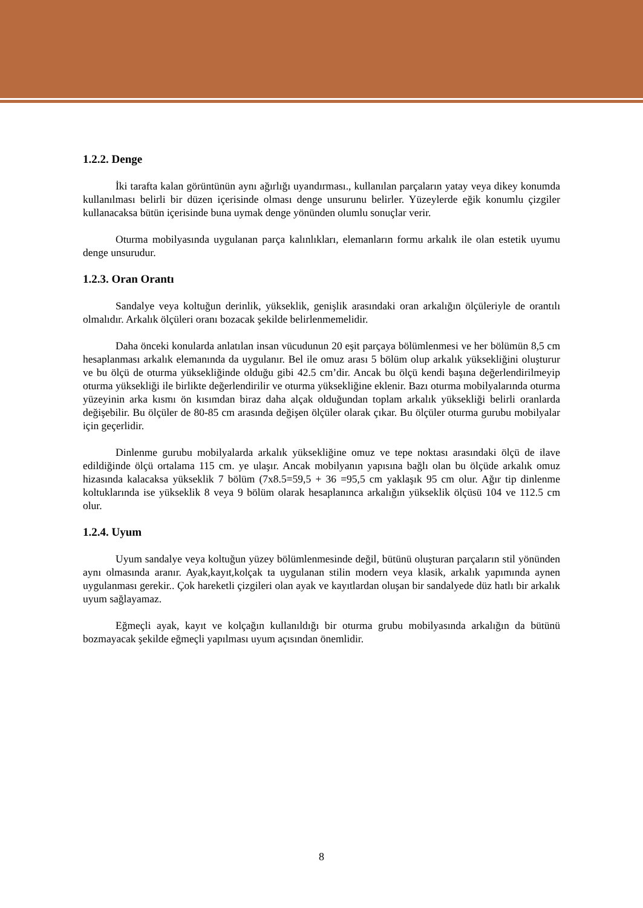1.2.2. Denge
İki tarafta kalan görüntünün aynı ağırlığı uyandırması., kullanılan parçaların yatay veya dikey konumda kullanılması belirli bir düzen içerisinde olması denge unsurunu belirler. Yüzeylerde eğik konumlu çizgiler kullanacaksa bütün içerisinde buna uymak denge yönünden olumlu sonuçlar verir.
Oturma mobilyasında uygulanan parça kalınlıkları, elemanların formu arkalık ile olan estetik uyumu denge unsurudur.
1.2.3. Oran Orantı
Sandalye veya koltuğun derinlik, yükseklik, genişlik arasındaki oran arkalığın ölçüleriyle de orantılı olmalıdır. Arkalık ölçüleri oranı bozacak şekilde belirlenmemelidir.
Daha önceki konularda anlatılan insan vücudunun 20 eşit parçaya bölümlenmesi ve her bölümün 8,5 cm hesaplanması arkalık elemanında da uygulanır. Bel ile omuz arası 5 bölüm olup arkalık yüksekliğini oluşturur ve bu ölçü de oturma yüksekliğinde olduğu gibi 42.5 cm’dir. Ancak bu ölçü kendi başına değerlendirilmeyip oturma yüksekliği ile birlikte değerlendirilir ve oturma yüksekliğine eklenir. Bazı oturma mobilyalarında oturma yüzeyinin arka kısmı ön kısımdan biraz daha alçak olduğundan toplam arkalık yüksekliği belirli oranlarda değişebilir. Bu ölçüler de 80-85 cm arasında değişen ölçüler olarak çıkar. Bu ölçüler oturma gurubu mobilyalar için geçerlidir.
Dinlenme gurubu mobilyalarda arkalık yüksekliğine omuz ve tepe noktası arasındaki ölçü de ilave edildiğinde ölçü ortalama 115 cm. ye ulaşır. Ancak mobilyanın yapısına bağlı olan bu ölçüde arkalık omuz hizasında kalacaksa yükseklik 7 bölüm (7x8.5=59,5 + 36 =95,5 cm yaklaşık 95 cm olur. Ağır tip dinlenme koltuklarında ise yükseklik 8 veya 9 bölüm olarak hesaplanınca arkalığın yükseklik ölçüsü 104 ve 112.5 cm olur.
1.2.4. Uyum
Uyum sandalye veya koltuğun yüzey bölümlenmesinde değil, bütünü oluşturan parçaların stil yönünden aynı olmasında aranır. Ayak,kayıt,kolçak ta uygulanan stilin modern veya klasik, arkalık yapımında aynen uygulanması gerekir.. Çok hareketli çizgileri olan ayak ve kayıtlardan oluşan bir sandalyede düz hatlı bir arkalık uyum sağlayamaz.
Eğmeçli ayak, kayıt ve kolçağın kullanıldığı bir oturma grubu mobilyasında arkalığın da bütünü bozmayacak şekilde eğmeçli yapılması uyum açısından önemlidir.
8